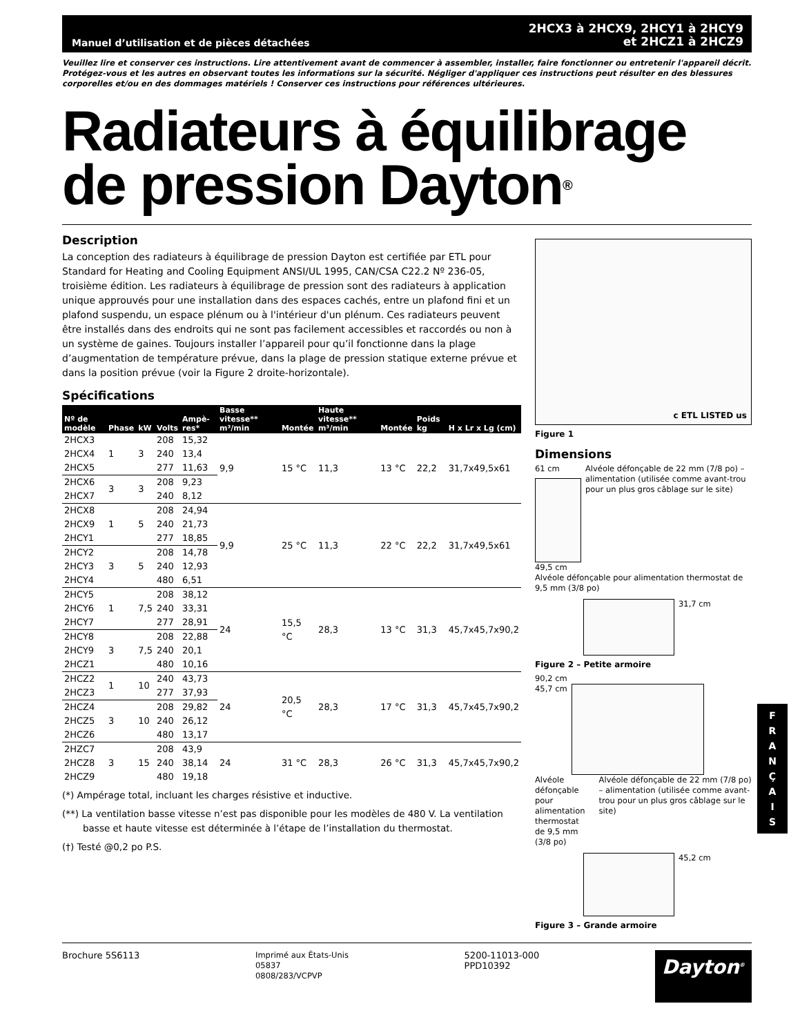Manuel d’utilisation et de pièces détachées
2HCX3 à 2HCX9, 2HCY1 à 2HCY9
et 2HCZ1 à 2HCZ9
Veuillez lire et conserver ces instructions. Lire attentivement avant de commencer à assembler, installer, faire fonctionner ou entretenir l'appareil décrit. Protégez-vous et les autres en observant toutes les informations sur la sécurité. Négliger d'appliquer ces instructions peut résulter en des blessures corporelles et/ou en des dommages matériels ! Conserver ces instructions pour références ultérieures.
Radiateurs à équilibrage de pression Dayton<sup>®</sup>
Description
La conception des radiateurs à équilibrage de pression Dayton est certifiée par ETL pour Standard for Heating and Cooling Equipment ANSI/UL 1995, CAN/CSA C22.2 Nº 236-05, troisième édition. Les radiateurs à équilibrage de pression sont des radiateurs à application unique approuvés pour une installation dans des espaces cachés, entre un plafond fini et un plafond suspendu, un espace plénum ou à l'intérieur d'un plénum. Ces radiateurs peuvent être installés dans des endroits qui ne sont pas facilement accessibles et raccordés ou non à un système de gaines. Toujours installer l’appareil pour qu’il fonctionne dans la plage d’augmentation de température prévue, dans la plage de pression statique externe prévue et dans la position prévue (voir la Figure 2 droite-horizontale).
Spécifications
| Nº de modèle | Phase | kW | Volts | Ampè-res* | Basse vitesse** m³/min | Montée | Haute vitesse** m³/min | Montée | Poids kg | H x Lr x Lg (cm) |
| --- | --- | --- | --- | --- | --- | --- | --- | --- | --- | --- |
| 2HCX3 | 1 | 3 | 208 | 15,32 | 9,9 | 15 °C | 11,3 | 13 °C | 22,2 | 31,7x49,5x61 |
| 2HCX4 | | | 240 | 13,4 | | | | | | |
| 2HCX5 | | | 277 | 11,63 | | | | | | |
| 2HCX6 | 3 | 3 | 208 | 9,23 | | | | | | |
| 2HCX7 | | | 240 | 8,12 | | | | | | |
| 2HCX8 | 1 | 5 | 208 | 24,94 | 9,9 | 25 °C | 11,3 | 22 °C | 22,2 | 31,7x49,5x61 |
| 2HCX9 | | | 240 | 21,73 | | | | | | |
| 2HCY1 | | | 277 | 18,85 | | | | | | |
| 2HCY2 | 3 | 5 | 208 | 14,78 | | | | | | |
| 2HCY3 | | | 240 | 12,93 | | | | | | |
| 2HCY4 | | | 480 | 6,51 | | | | | | |
| 2HCY5 | 1 | 7,5 | 208 | 38,12 | 24 | 15,5 °C | 28,3 | 13 °C | 31,3 | 45,7x45,7x90,2 |
| 2HCY6 | | | 240 | 33,31 | | | | | | |
| 2HCY7 | | | 277 | 28,91 | | | | | | |
| 2HCY8 | 3 | 7,5 | 208 | 22,88 | | | | | | |
| 2HCY9 | | | 240 | 20,1 | | | | | | |
| 2HCZ1 | | | 480 | 10,16 | | | | | | |
| 2HCZ2 | 1 | 10 | 240 | 43,73 | 24 | 20,5 °C | 28,3 | 17 °C | 31,3 | 45,7x45,7x90,2 |
| 2HCZ3 | | | 277 | 37,93 | | | | | | |
| 2HCZ4 | 3 | 10 | 208 | 29,82 | | | | | | |
| 2HCZ5 | | | 240 | 26,12 | | | | | | |
| 2HCZ6 | | | 480 | 13,17 | | | | | | |
| 2HZC7 | 3 | 15 | 208 | 43,9 | 24 | 31 °C | 28,3 | 26 °C | 31,3 | 45,7x45,7x90,2 |
| 2HCZ8 | | | 240 | 38,14 | | | | | | |
| 2HCZ9 | | | 480 | 19,18 | | | | | | |
(*) Ampérage total, incluant les charges résistive et inductive.
(**) La ventilation basse vitesse n’est pas disponible pour les modèles de 480 V. La ventilation basse et haute vitesse est déterminée à l’étape de l’installation du thermostat.
(†) Testé @0,2 po P.S.
c ETL LISTED us
Figure 1
Dimensions
61 cm
49,5 cm
Alvéole défonçable de 22 mm (7/8 po) – alimentation (utilisée comme avant-trou pour un plus gros câblage sur le site)
Alvéole défonçable pour alimentation thermostat de 9,5 mm (3/8 po)
31,7 cm
Figure 2 – Petite armoire
90,2 cm
45,7 cm
Alvéole défonçable pour alimentation thermostat de 9,5 mm (3/8 po)
Alvéole défonçable de 22 mm (7/8 po) – alimentation (utilisée comme avant-trou pour un plus gros câblage sur le site)
45,2 cm
Figure 3 – Grande armoire
Brochure 5S6113
Imprimé aux États-Unis
05837
0808/283/VCPVP
5200-11013-000
PPD10392
Dayton<sup>®</sup>
F
R
A
N
Ç
A
I
S